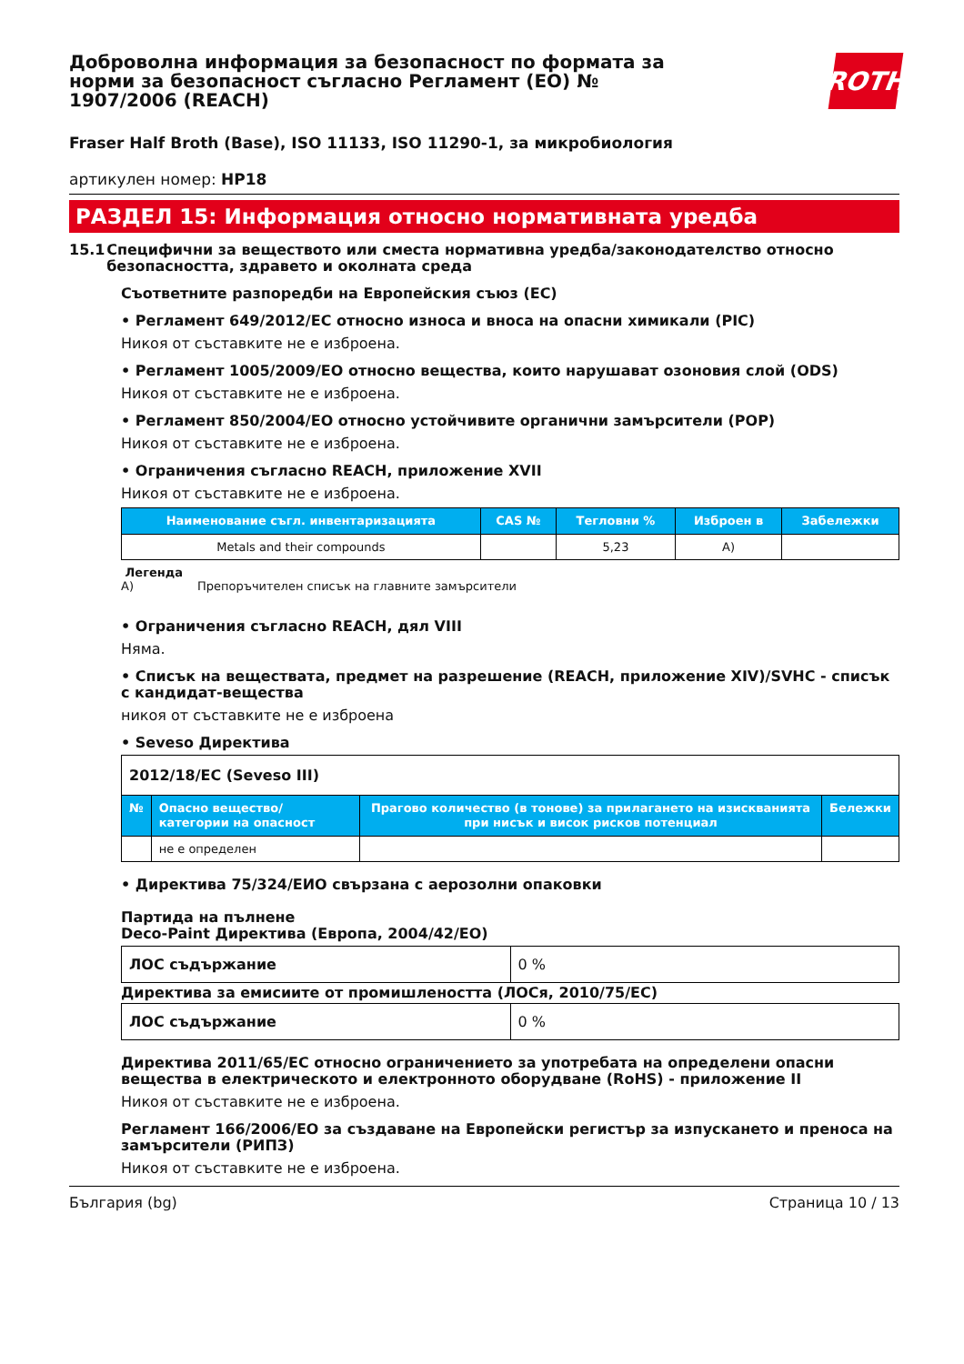Доброволна информация за безопасност по формата за норми за безопасност съгласно Регламент (ЕО) № 1907/2006 (REACH)
ROTH
Fraser Half Broth (Base), ISO 11133, ISO 11290-1, за микробиология
артикулен номер: HP18
РАЗДЕЛ 15: Информация относно нормативната уредба
15.1 Специфични за веществото или сместа нормативна уредба/законодателство относно безопасността, здравето и околната среда
Съответните разпоредби на Европейския съюз (ЕС)
• Регламент 649/2012/ЕС относно износа и вноса на опасни химикали (PIC)
Никоя от съставките не е изброена.
• Регламент 1005/2009/ЕО относно вещества, които нарушават озоновия слой (ODS)
Никоя от съставките не е изброена.
• Регламент 850/2004/ЕО относно устойчивите органични замърсители (POP)
Никоя от съставките не е изброена.
• Ограничения съгласно REACH, приложение XVII
Никоя от съставките не е изброена.
| Наименование съгл. инвентаризацията | CAS № | Тегловни % | Изброен в | Забележки |
| --- | --- | --- | --- | --- |
| Metals and their compounds | | 5,23 | A) | |
Легенда
A) Препоръчителен списък на главните замърсители
• Ограничения съгласно REACH, дял VIII
Няма.
• Списък на веществата, предмет на разрешение (REACH, приложение XIV)/SVHC - списък с кандидат-вещества
никоя от съставките не е изброена
• Seveso Директива
| 2012/18/ЕС (Seveso III) | | | |
| № | Опасно вещество/категории на опасност | Прагово количество (в тонове) за прилагането на изискванията при нисък и висок рисков потенциал | Бележки |
| | не е определен | | |
• Директива 75/324/ЕИО свързана с аерозолни опаковки
Партида на пълнене
Deco-Paint Директива (Европа, 2004/42/ЕО)
| ЛОС съдържание | 0 % |
Директива за емисиите от промишлеността (ЛОСя, 2010/75/ЕС)
| ЛОС съдържание | 0 % |
Директива 2011/65/ЕС относно ограничението за употребата на определени опасни вещества в електрическото и електронното оборудване (RoHS) - приложение II
Никоя от съставките не е изброена.
Регламент 166/2006/ЕО за създаване на Европейски регистър за изпускането и преноса на замърсители (РИПЗ)
Никоя от съставките не е изброена.
България (bg) Страница 10 / 13